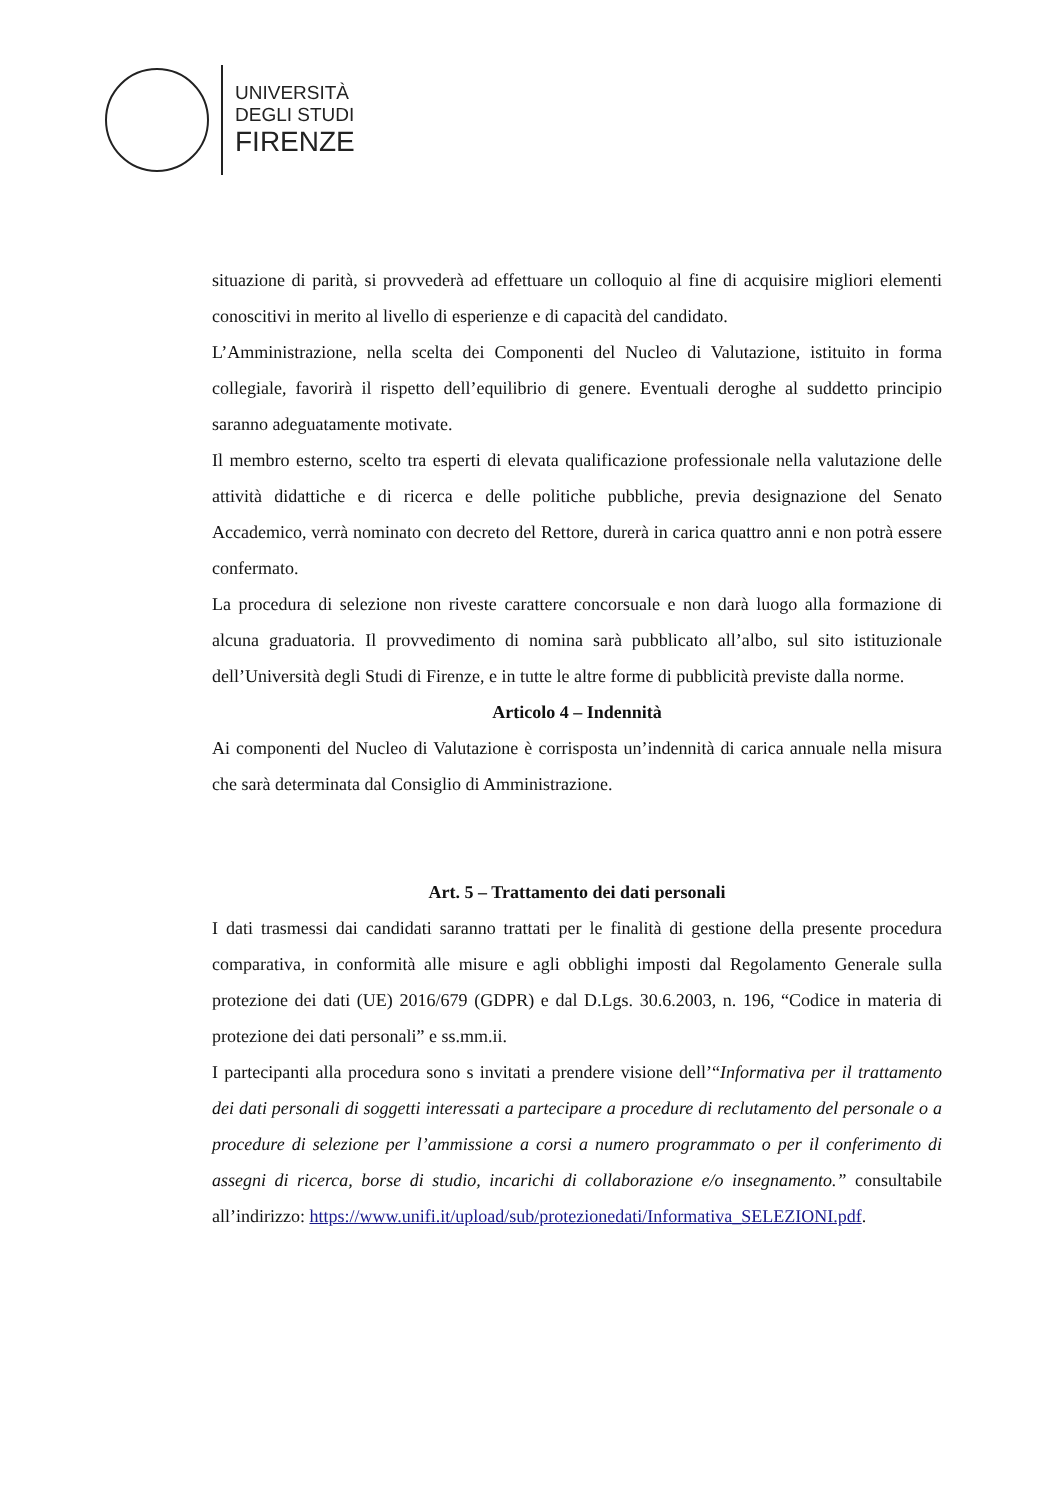UNIVERSITÀ
DEGLI STUDI
FIRENZE
situazione di parità, si provvederà ad effettuare un colloquio al fine di acquisire migliori elementi conoscitivi in merito al livello di esperienze e di capacità del candidato.
L’Amministrazione, nella scelta dei Componenti del Nucleo di Valutazione, istituito in forma collegiale, favorirà il rispetto dell’equilibrio di genere. Eventuali deroghe al suddetto principio saranno adeguatamente motivate.
Il membro esterno, scelto tra esperti di elevata qualificazione professionale nella valutazione delle attività didattiche e di ricerca e delle politiche pubbliche, previa designazione del Senato Accademico, verrà nominato con decreto del Rettore, durerà in carica quattro anni e non potrà essere confermato.
La procedura di selezione non riveste carattere concorsuale e non darà luogo alla formazione di alcuna graduatoria. Il provvedimento di nomina sarà pubblicato all’albo, sul sito istituzionale dell’Università degli Studi di Firenze, e in tutte le altre forme di pubblicità previste dalla norme.
Articolo 4 – Indennità
Ai componenti del Nucleo di Valutazione è corrisposta un’indennità di carica annuale nella misura che sarà determinata dal Consiglio di Amministrazione.
Art. 5 – Trattamento dei dati personali
I dati trasmessi dai candidati saranno trattati per le finalità di gestione della presente procedura comparativa, in conformità alle misure e agli obblighi imposti dal Regolamento Generale sulla protezione dei dati (UE) 2016/679 (GDPR) e dal D.Lgs. 30.6.2003, n. 196, “Codice in materia di protezione dei dati personali” e ss.mm.ii.
I partecipanti alla procedura sono s invitati a prendere visione dell’“Informativa per il trattamento dei dati personali di soggetti interessati a partecipare a procedure di reclutamento del personale o a procedure di selezione per l’ammissione a corsi a numero programmato o per il conferimento di assegni di ricerca, borse di studio, incarichi di collaborazione e/o insegnamento.” consultabile all’indirizzo: https://www.unifi.it/upload/sub/protezionedati/Informativa_SELEZIONI.pdf.